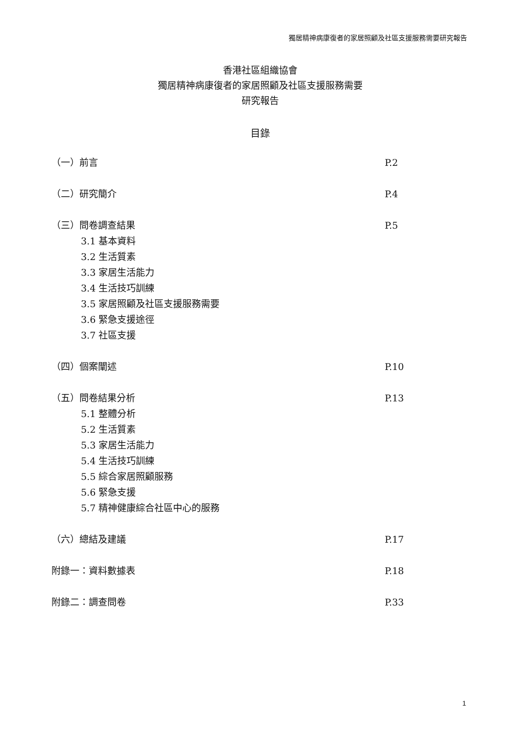獨居精神病康復者的家居照顧及社區支援服務需要研究報告
香港社區組織協會
獨居精神病康復者的家居照顧及社區支援服務需要
研究報告
目錄
（一）前言 P.2
（二）研究簡介 P.4
（三）問卷調查結果 P.5
3.1 基本資料
3.2 生活質素
3.3 家居生活能力
3.4 生活技巧訓練
3.5 家居照顧及社區支援服務需要
3.6 緊急支援途徑
3.7 社區支援
（四）個案闡述 P.10
（五）問卷結果分析 P.13
5.1 整體分析
5.2 生活質素
5.3 家居生活能力
5.4 生活技巧訓練
5.5 綜合家居照顧服務
5.6 緊急支援
5.7 精神健康綜合社區中心的服務
（六）總結及建議 P.17
附錄一：資料數據表 P.18
附錄二：調查問卷 P.33
1